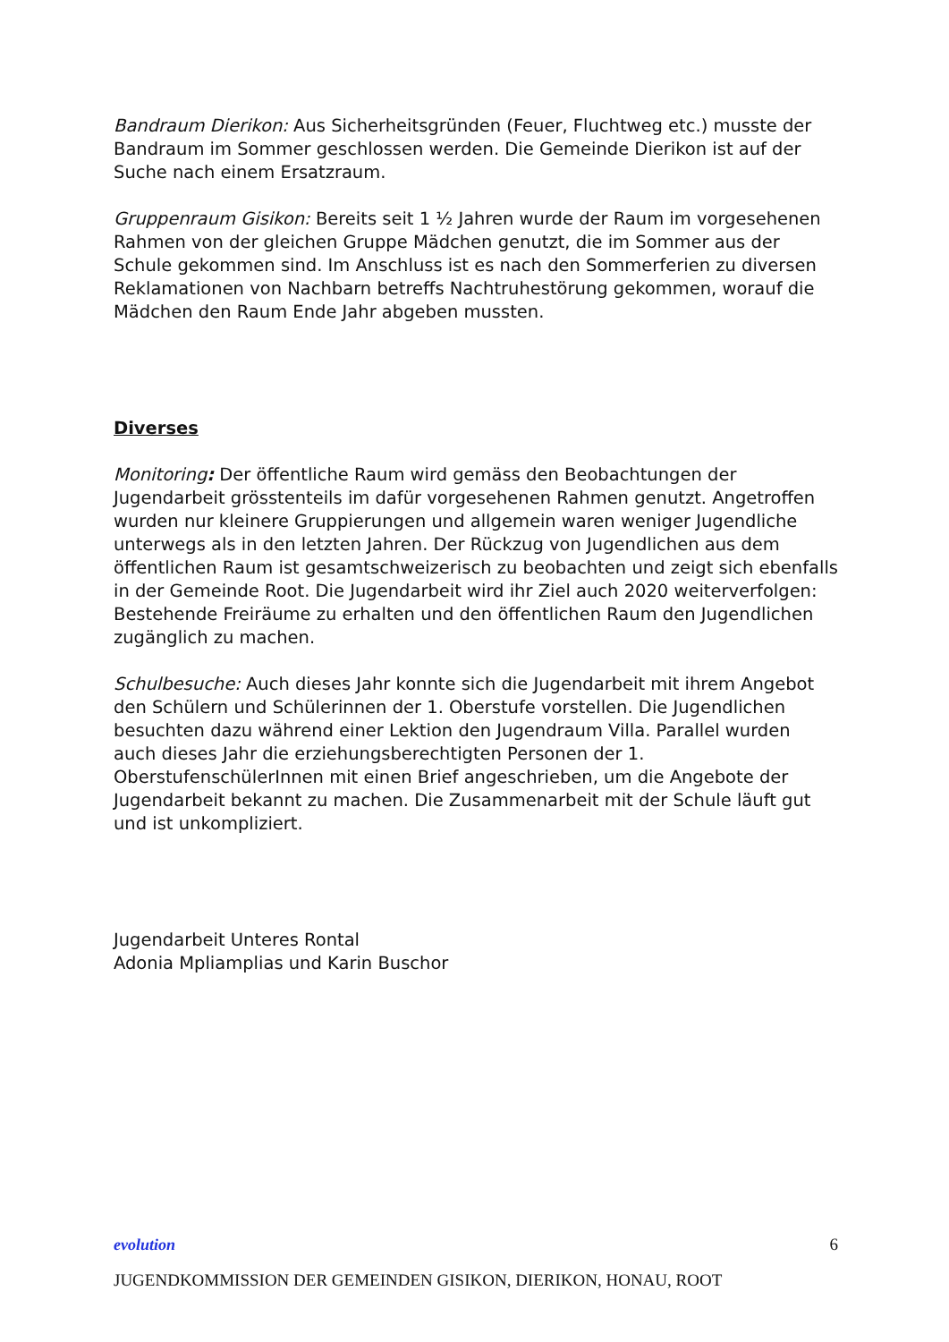Bandraum Dierikon: Aus Sicherheitsgründen (Feuer, Fluchtweg etc.) musste der Bandraum im Sommer geschlossen werden. Die Gemeinde Dierikon ist auf der Suche nach einem Ersatzraum.
Gruppenraum Gisikon: Bereits seit 1 ½ Jahren wurde der Raum im vorgesehenen Rahmen von der gleichen Gruppe Mädchen genutzt, die im Sommer aus der Schule gekommen sind. Im Anschluss ist es nach den Sommerferien zu diversen Reklamationen von Nachbarn betreffs Nachtruhestörung gekommen, worauf die Mädchen den Raum Ende Jahr abgeben mussten.
Diverses
Monitoring: Der öffentliche Raum wird gemäss den Beobachtungen der Jugendarbeit grösstenteils im dafür vorgesehenen Rahmen genutzt. Angetroffen wurden nur kleinere Gruppierungen und allgemein waren weniger Jugendliche unterwegs als in den letzten Jahren. Der Rückzug von Jugendlichen aus dem öffentlichen Raum ist gesamtschweizerisch zu beobachten und zeigt sich ebenfalls in der Gemeinde Root. Die Jugendarbeit wird ihr Ziel auch 2020 weiterverfolgen: Bestehende Freiräume zu erhalten und den öffentlichen Raum den Jugendlichen zugänglich zu machen.
Schulbesuche: Auch dieses Jahr konnte sich die Jugendarbeit mit ihrem Angebot den Schülern und Schülerinnen der 1. Oberstufe vorstellen. Die Jugendlichen besuchten dazu während einer Lektion den Jugendraum Villa. Parallel wurden auch dieses Jahr die erziehungsberechtigten Personen der 1. OberstufenschülerInnen mit einen Brief angeschrieben, um die Angebote der Jugendarbeit bekannt zu machen. Die Zusammenarbeit mit der Schule läuft gut und ist unkompliziert.
Jugendarbeit Unteres Rontal
Adonia Mpliamplias und Karin Buschor
evolution 6
JUGENDKOMMISSION DER GEMEINDEN GISIKON, DIERIKON, HONAU, ROOT